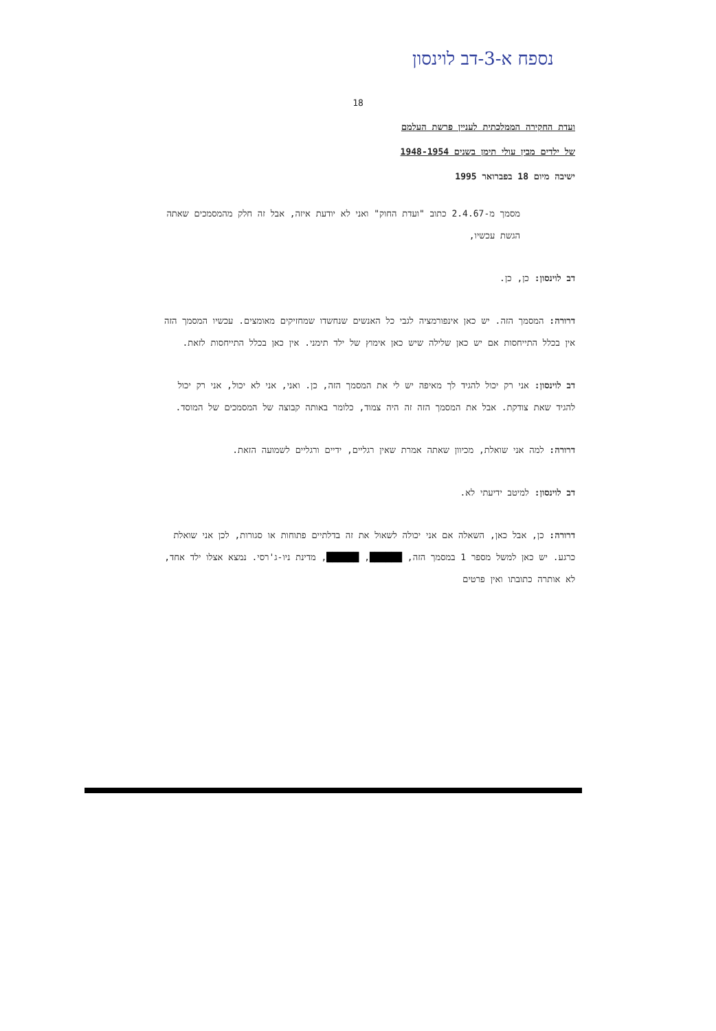נספח א-3-דב לוינסון
18
ועדת החקירה הממלכתית לעניין פרשת העלמם
של ילדים מבין עולי תימן בשנים 1948-1954
ישיבה מיום 18 בפברואר 1995
מסמך מ-2.4.67 כתוב "ועדת החוק" ואני לא יודעת איזה, אבל זה חלק מהמסמכים שאתה הגשת עכשיו,
דב לוינסון: כן, כן.
דרורה: המסמך הזה. יש כאן אינפורמציה לגבי כל האנשים שנחשדו שמחזיקים מאומצים. עכשיו המסמך הזה אין בכלל התייחסות אם יש כאן שלילה שיש כאן אימוץ של ילד תימני. אין כאן בכלל התייחסות לזאת.
דב לוינסון: אני רק יכול להגיד לך מאיפה יש לי את המסמך הזה, כן. ואני, אני לא יכול, אני רק יכול להגיד שאת צודקת. אבל את המסמך הזה זה היה צמוד, כלומר באותה קבוצה של המסמכים של המוסד.
דרורה: למה אני שואלת, מכיוון שאתה אמרת שאין רגליים, ידיים ורגליים לשמועה הזאת.
דב לוינסון: למיטב ידיעתי לא.
דרורה: כן, אבל כאן, השאלה אם אני יכולה לשאול את זה בדלתיים פתוחות או סגורות, לכן אני שואלת כרגע. יש כאן למשל מספר 1 במסמך הזה, ██████, ██████, מדינת ניו-ג'רסי. נמצא אצלו ילד אחד, לא אותרה כתובתו ואין פרטים